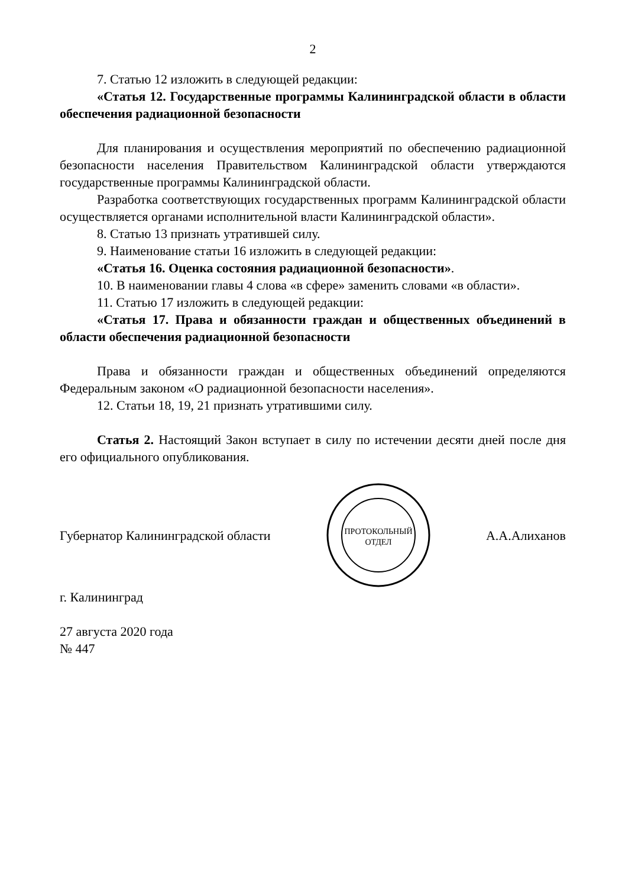2
7. Статью 12 изложить в следующей редакции:
«Статья 12. Государственные программы Калининградской области в области обеспечения радиационной безопасности
Для планирования и осуществления мероприятий по обеспечению радиационной безопасности населения Правительством Калининградской области утверждаются государственные программы Калининградской области.
Разработка соответствующих государственных программ Калининградской области осуществляется органами исполнительной власти Калининградской области».
8. Статью 13 признать утратившей силу.
9. Наименование статьи 16 изложить в следующей редакции:
«Статья 16. Оценка состояния радиационной безопасности».
10. В наименовании главы 4 слова «в сфере» заменить словами «в области».
11. Статью 17 изложить в следующей редакции:
«Статья 17. Права и обязанности граждан и общественных объединений в области обеспечения радиационной безопасности
Права и обязанности граждан и общественных объединений определяются Федеральным законом «О радиационной безопасности населения».
12. Статьи 18, 19, 21 признать утратившими силу.
Статья 2. Настоящий Закон вступает в силу по истечении десяти дней после дня его официального опубликования.
Губернатор Калининградской области
ПРОТОКОЛЬНЫЙ
ОТДЕЛ
А.А.Алиханов
г. Калининград
27 августа 2020 года
№ 447